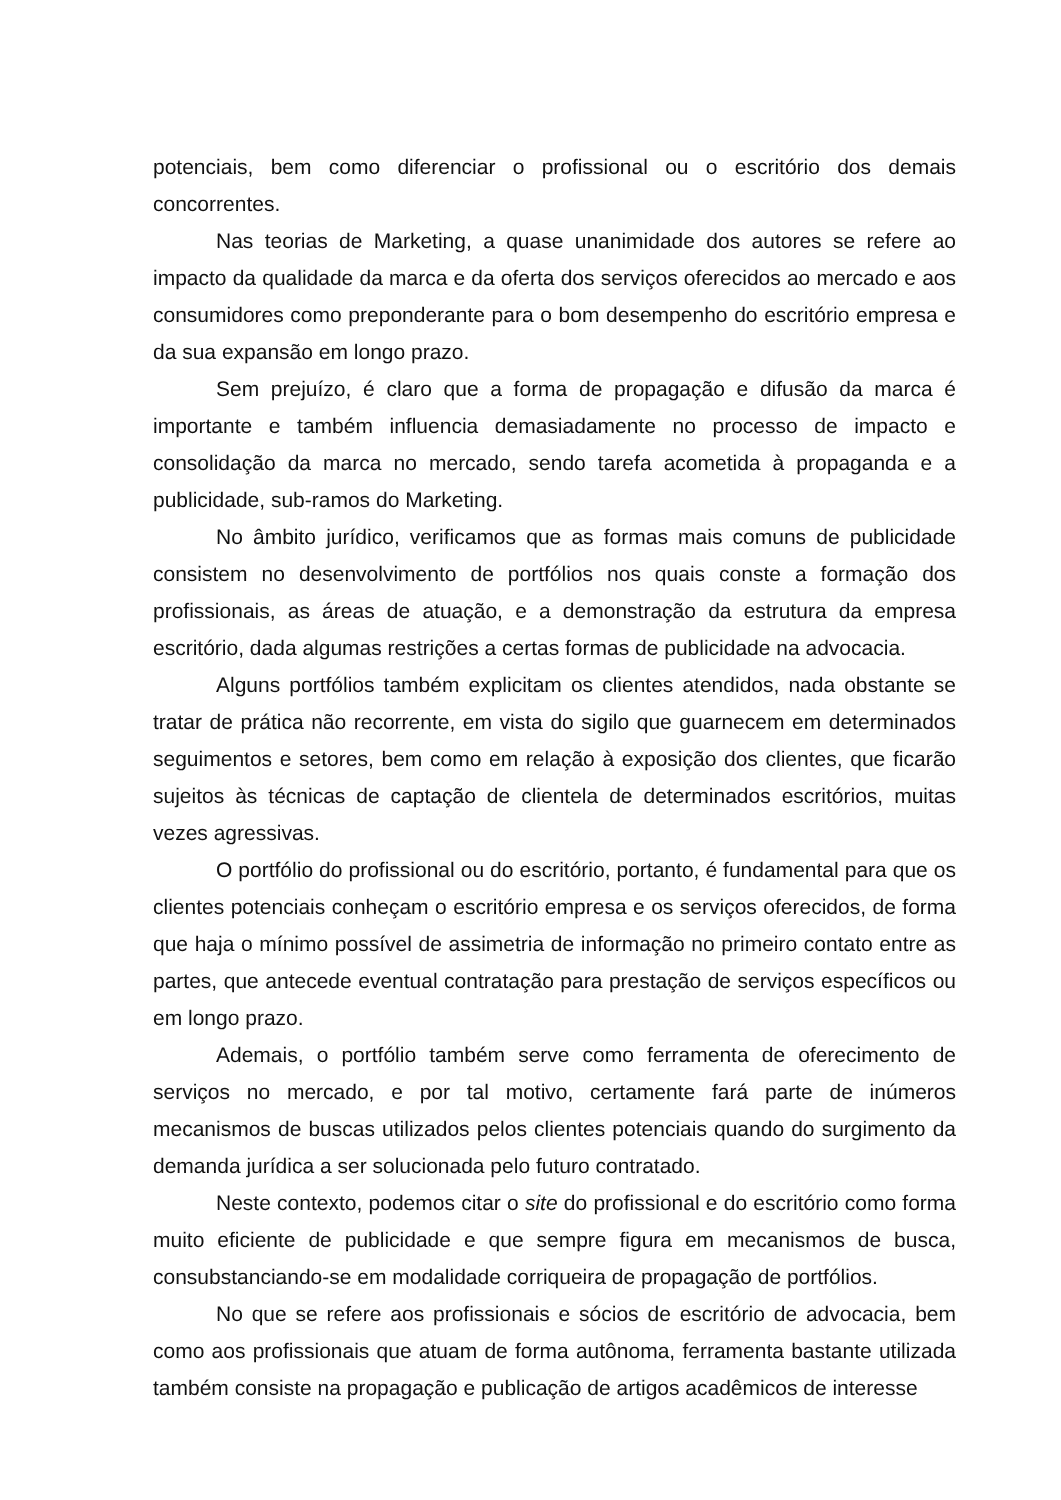potenciais, bem como diferenciar o profissional ou o escritório dos demais concorrentes.
Nas teorias de Marketing, a quase unanimidade dos autores se refere ao impacto da qualidade da marca e da oferta dos serviços oferecidos ao mercado e aos consumidores como preponderante para o bom desempenho do escritório empresa e da sua expansão em longo prazo.
Sem prejuízo, é claro que a forma de propagação e difusão da marca é importante e também influencia demasiadamente no processo de impacto e consolidação da marca no mercado, sendo tarefa acometida à propaganda e a publicidade, sub-ramos do Marketing.
No âmbito jurídico, verificamos que as formas mais comuns de publicidade consistem no desenvolvimento de portfólios nos quais conste a formação dos profissionais, as áreas de atuação, e a demonstração da estrutura da empresa escritório, dada algumas restrições a certas formas de publicidade na advocacia.
Alguns portfólios também explicitam os clientes atendidos, nada obstante se tratar de prática não recorrente, em vista do sigilo que guarnecem em determinados seguimentos e setores, bem como em relação à exposição dos clientes, que ficarão sujeitos às técnicas de captação de clientela de determinados escritórios, muitas vezes agressivas.
O portfólio do profissional ou do escritório, portanto, é fundamental para que os clientes potenciais conheçam o escritório empresa e os serviços oferecidos, de forma que haja o mínimo possível de assimetria de informação no primeiro contato entre as partes, que antecede eventual contratação para prestação de serviços específicos ou em longo prazo.
Ademais, o portfólio também serve como ferramenta de oferecimento de serviços no mercado, e por tal motivo, certamente fará parte de inúmeros mecanismos de buscas utilizados pelos clientes potenciais quando do surgimento da demanda jurídica a ser solucionada pelo futuro contratado.
Neste contexto, podemos citar o site do profissional e do escritório como forma muito eficiente de publicidade e que sempre figura em mecanismos de busca, consubstanciando-se em modalidade corriqueira de propagação de portfólios.
No que se refere aos profissionais e sócios de escritório de advocacia, bem como aos profissionais que atuam de forma autônoma, ferramenta bastante utilizada também consiste na propagação e publicação de artigos acadêmicos de interesse